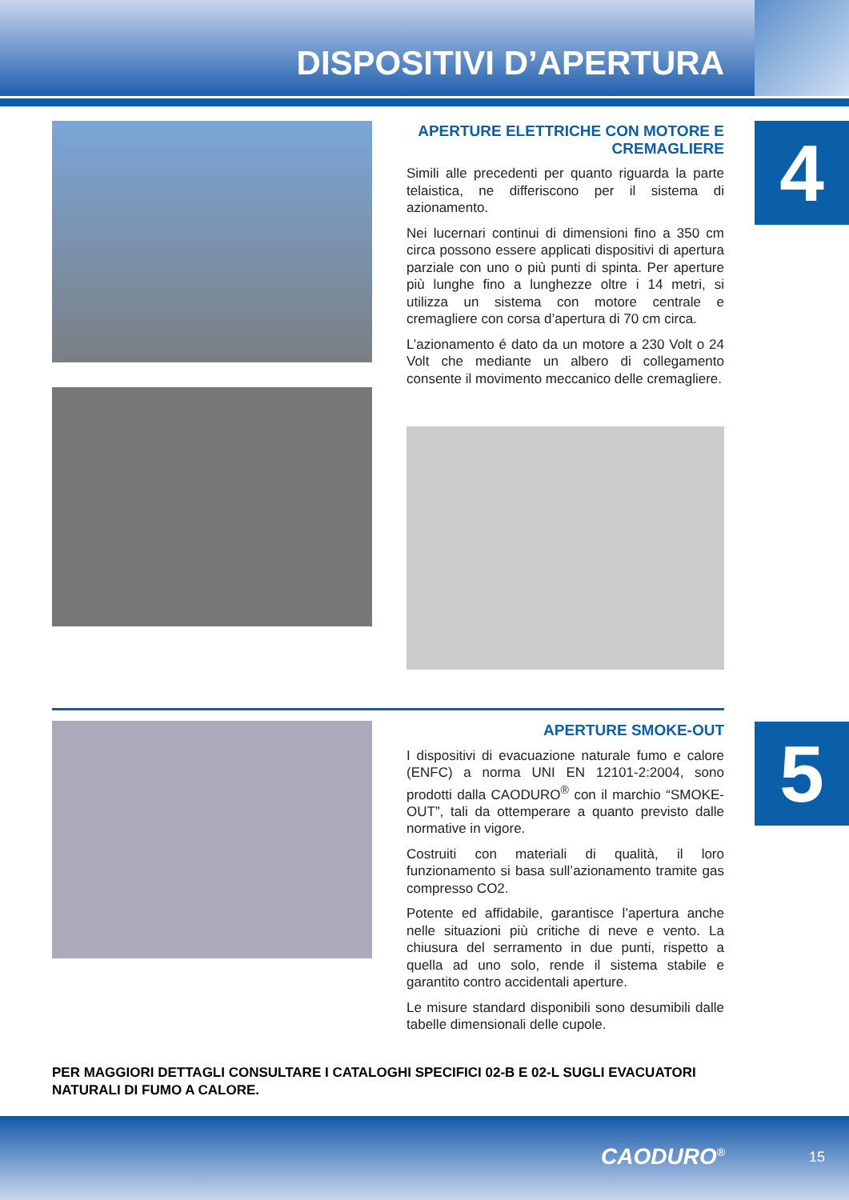DISPOSITIVI D’APERTURA
4
5
APERTURE ELETTRICHE CON MOTORE E CREMAGLIERE
Simili alle precedenti per quanto riguarda la parte telaistica, ne differiscono per il sistema di azionamento.
Nei lucernari continui di dimensioni fino a 350 cm circa possono essere applicati dispositivi di apertura parziale con uno o più punti di spinta. Per aperture più lunghe fino a lunghezze oltre i 14 metri, si utilizza un sistema con motore centrale e cremagliere con corsa d’apertura di 70 cm circa.
L’azionamento é dato da un motore a 230 Volt o 24 Volt che mediante un albero di collegamento consente il movimento meccanico delle cremagliere.
APERTURE SMOKE-OUT
I dispositivi di evacuazione naturale fumo e calore (ENFC) a norma UNI EN 12101-2:2004, sono prodotti dalla CAODURO<sup>®</sup> con il marchio “SMOKE-OUT”, tali da ottemperare a quanto previsto dalle normative in vigore.
Costruiti con materiali di qualità, il loro funzionamento si basa sull’azionamento tramite gas compresso CO2.
Potente ed affidabile, garantisce l’apertura anche nelle situazioni più critiche di neve e vento. La chiusura del serramento in due punti, rispetto a quella ad uno solo, rende il sistema stabile e garantito contro accidentali aperture.
Le misure standard disponibili sono desumibili dalle tabelle dimensionali delle cupole.
PER MAGGIORI DETTAGLI CONSULTARE I CATALOGHI SPECIFICI 02-B E 02-L SUGLI EVACUATORI NATURALI DI FUMO A CALORE.
CAODURO<sup>®</sup> 15